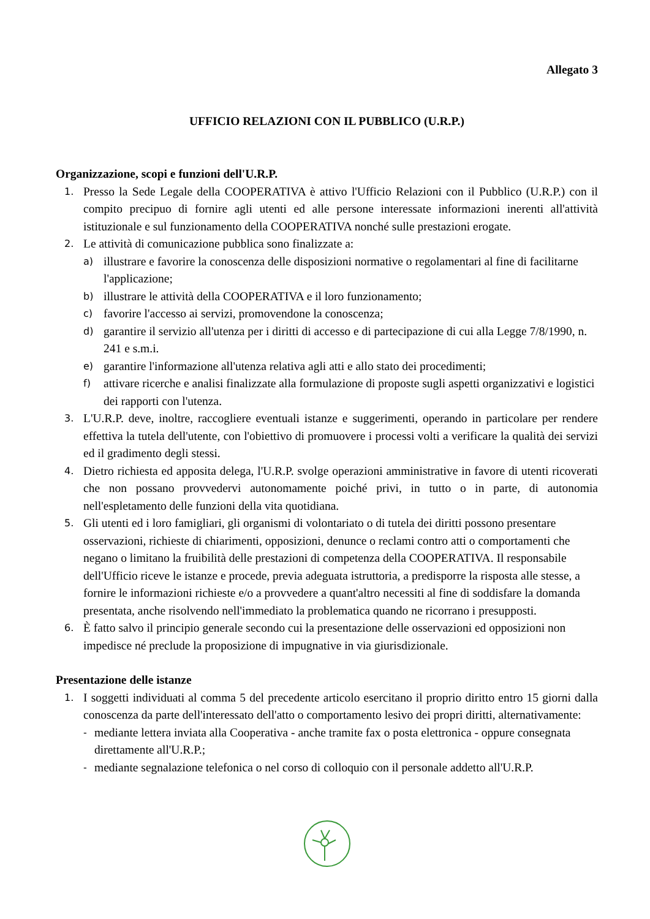Allegato 3
UFFICIO RELAZIONI CON IL PUBBLICO (U.R.P.)
Organizzazione, scopi e funzioni dell'U.R.P.
1.
Presso la Sede Legale della COOPERATIVA è attivo l'Ufficio Relazioni con il Pubblico (U.R.P.) con il compito precipuo di fornire agli utenti ed alle persone interessate informazioni inerenti all'attività istituzionale e sul funzionamento della COOPERATIVA nonché sulle prestazioni erogate.
2.
Le attività di comunicazione pubblica sono finalizzate a:
a)
illustrare e favorire la conoscenza delle disposizioni normative o regolamentari al fine di facilitarne l'applicazione;
b)
illustrare le attività della COOPERATIVA e il loro funzionamento;
c)
favorire l'accesso ai servizi, promovendone la conoscenza;
d)
garantire il servizio all'utenza per i diritti di accesso e di partecipazione di cui alla Legge 7/8/1990, n. 241 e s.m.i.
e)
garantire l'informazione all'utenza relativa agli atti e allo stato dei procedimenti;
f)
attivare ricerche e analisi finalizzate alla formulazione di proposte sugli aspetti organizzativi e logistici dei rapporti con l'utenza.
3.
L'U.R.P. deve, inoltre, raccogliere eventuali istanze e suggerimenti, operando in particolare per rendere effettiva la tutela dell'utente, con l'obiettivo di promuovere i processi volti a verificare la qualità dei servizi ed il gradimento degli stessi.
4.
Dietro richiesta ed apposita delega, l'U.R.P. svolge operazioni amministrative in favore di utenti ricoverati che non possano provvedervi autonomamente poiché privi, in tutto o in parte, di autonomia nell'espletamento delle funzioni della vita quotidiana.
5.
Gli utenti ed i loro famigliari, gli organismi di volontariato o di tutela dei diritti possono presentare osservazioni, richieste di chiarimenti, opposizioni, denunce o reclami contro atti o comportamenti che negano o limitano la fruibilità delle prestazioni di competenza della COOPERATIVA. Il responsabile dell'Ufficio riceve le istanze e procede, previa adeguata istruttoria, a predisporre la risposta alle stesse, a fornire le informazioni richieste e/o a provvedere a quant'altro necessiti al fine di soddisfare la domanda presentata, anche risolvendo nell'immediato la problematica quando ne ricorrano i presupposti.
6.
È fatto salvo il principio generale secondo cui la presentazione delle osservazioni ed opposizioni non impedisce né preclude la proposizione di impugnative in via giurisdizionale.
Presentazione delle istanze
1.
I soggetti individuati al comma 5 del precedente articolo esercitano il proprio diritto entro 15 giorni dalla conoscenza da parte dell'interessato dell'atto o comportamento lesivo dei propri diritti, alternativamente:
-
mediante lettera inviata alla Cooperativa - anche tramite fax o posta elettronica - oppure consegnata direttamente all'U.R.P.;
-
mediante segnalazione telefonica o nel corso di colloquio con il personale addetto all'U.R.P.